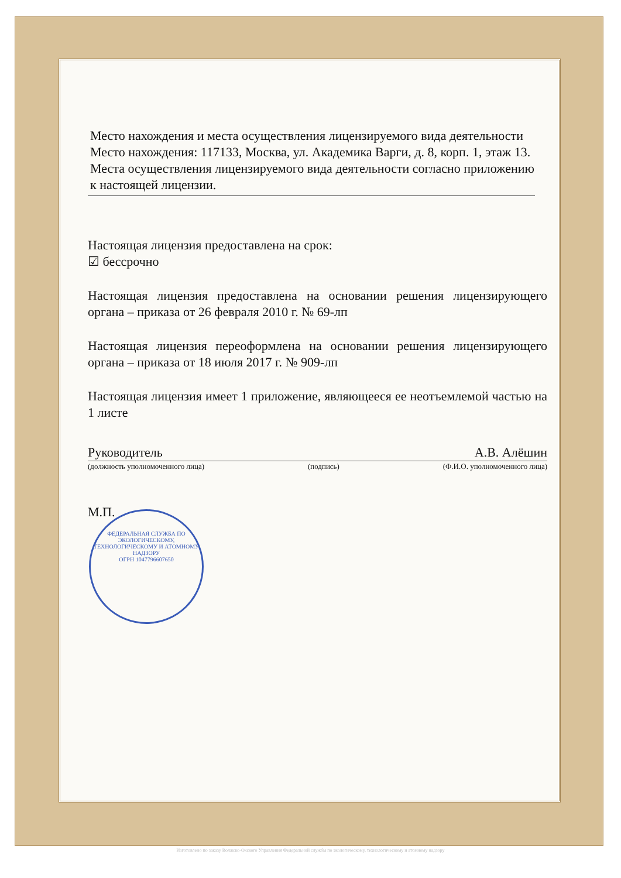Место нахождения и места осуществления лицензируемого вида деятельности
Место нахождения: 117133, Москва, ул. Академика Варги, д. 8, корп. 1, этаж 13.
Места осуществления лицензируемого вида деятельности согласно приложению к настоящей лицензии.
Настоящая лицензия предоставлена на срок:
☑ бессрочно
Настоящая лицензия предоставлена на основании решения лицензирующего органа – приказа от 26 февраля 2010 г. № 69-лп
Настоящая лицензия переоформлена на основании решения лицензирующего органа – приказа от 18 июля 2017 г. № 909-лп
Настоящая лицензия имеет 1 приложение, являющееся ее неотъемлемой частью на 1 листе
Руководитель А.В. Алёшин
(должность уполномоченного лица) (подпись) (Ф.И.О. уполномоченного лица)
М.П.
ФЕДЕРАЛЬНАЯ СЛУЖБА ПО ЭКОЛОГИЧЕСКОМУ, ТЕХНОЛОГИЧЕСКОМУ И АТОМНОМУ НАДЗОРУ
ОГРН 1047796607650
Изготовлено по заказу Волжско-Окского Управления Федеральной службы по экологическому, технологическому и атомному надзору